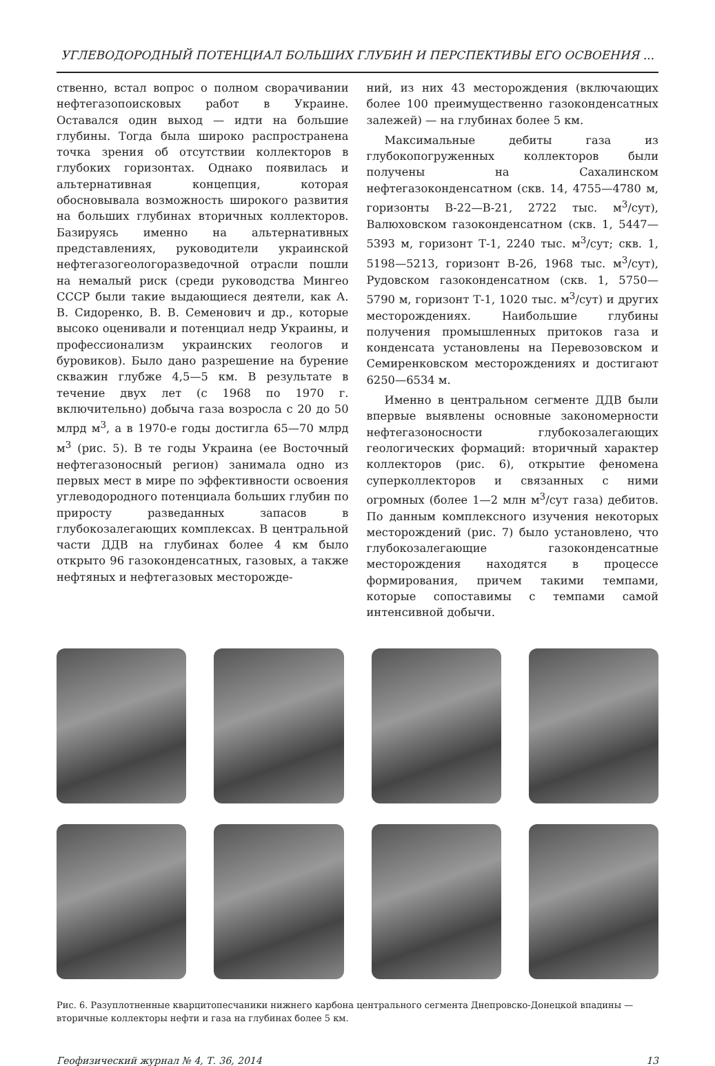УГЛЕВОДОРОДНЫЙ ПОТЕНЦИАЛ БОЛЬШИХ ГЛУБИН И ПЕРСПЕКТИВЫ ЕГО ОСВОЕНИЯ ...
ственно, встал вопрос о полном сворачивании нефтегазопоисковых работ в Украине. Оставался один выход — идти на большие глубины. Тогда была широко распространена точка зрения об отсутствии коллекторов в глубоких горизонтах. Однако появилась и альтернативная концепция, которая обосновывала возможность широкого развития на больших глубинах вторичных коллекторов. Базируясь именно на альтернативных представлениях, руководители украинской нефтегазогеологоразведочной отрасли пошли на немалый риск (среди руководства Мингео СССР были такие выдающиеся деятели, как А. В. Сидоренко, В. В. Семенович и др., которые высоко оценивали и потенциал недр Украины, и профессионализм украинских геологов и буровиков). Было дано разрешение на бурение скважин глубже 4,5—5 км. В результате в течение двух лет (с 1968 по 1970 г. включительно) добыча газа возросла с 20 до 50 млрд м<sup>3</sup>, а в 1970-е годы достигла 65—70 млрд м<sup>3</sup> (рис. 5). В те годы Украина (ее Восточный нефтегазоносный регион) занимала одно из первых мест в мире по эффективности освоения углеводородного потенциала больших глубин по приросту разведанных запасов в глубокозалегающих комплексах. В центральной части ДДВ на глубинах более 4 км было открыто 96 газоконденсатных, газовых, а также нефтяных и нефтегазовых месторожде-
ний, из них 43 месторождения (включающих более 100 преимущественно газоконденсатных залежей) — на глубинах более 5 км.
Максимальные дебиты газа из глубокопогруженных коллекторов были получены на Сахалинском нефтегазоконденсатном (скв. 14, 4755—4780 м, горизонты В-22—В-21, 2722 тыс. м<sup>3</sup>/сут), Валюховском газоконденсатном (скв. 1, 5447—5393 м, горизонт Т-1, 2240 тыс. м<sup>3</sup>/сут; скв. 1, 5198—5213, горизонт В-26, 1968 тыс. м<sup>3</sup>/сут), Рудовском газоконденсатном (скв. 1, 5750—5790 м, горизонт Т-1, 1020 тыс. м<sup>3</sup>/сут) и других месторождениях. Наибольшие глубины получения промышленных притоков газа и конденсата установлены на Перевозовском и Семиренковском месторождениях и достигают 6250—6534 м.
Именно в центральном сегменте ДДВ были впервые выявлены основные закономерности нефтегазоносности глубокозалегающих геологических формаций: вторичный характер коллекторов (рис. 6), открытие феномена суперколлекторов и связанных с ними огромных (более 1—2 млн м<sup>3</sup>/сут газа) дебитов. По данным комплексного изучения некоторых месторождений (рис. 7) было установлено, что глубокозалегающие газоконденсатные месторождения находятся в процессе формирования, причем такими темпами, которые сопоставимы с темпами самой интенсивной добычи.
Рис. 6. Разуплотненные кварцитопесчаники нижнего карбона центрального сегмента Днепровско-Донецкой впадины — вторичные коллекторы нефти и газа на глубинах более 5 км.
Геофизический журнал № 4, Т. 36, 2014 13